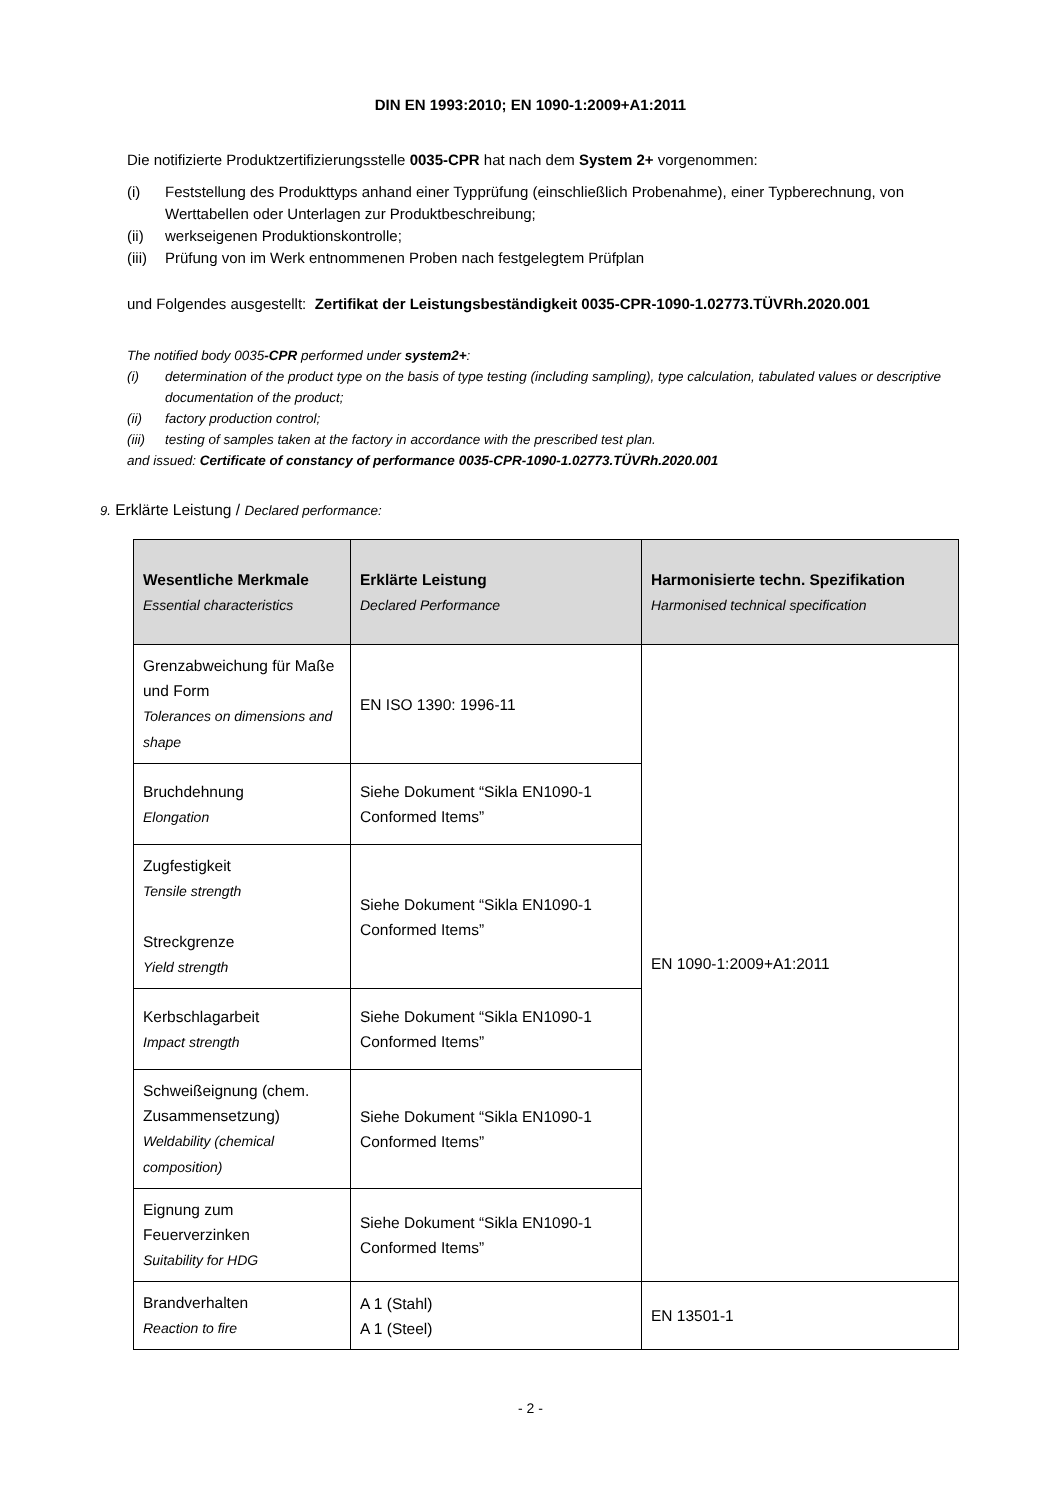DIN EN 1993:2010; EN 1090-1:2009+A1:2011
Die notifizierte Produktzertifizierungsstelle 0035-CPR hat nach dem System 2+ vorgenommen:
(i) Feststellung des Produkttyps anhand einer Typprüfung (einschließlich Probenahme), einer Typberechnung, von Werttabellen oder Unterlagen zur Produktbeschreibung;
(ii) werkseigenen Produktionskontrolle;
(iii) Prüfung von im Werk entnommenen Proben nach festgelegtem Prüfplan
und Folgendes ausgestellt: Zertifikat der Leistungsbeständigkeit 0035-CPR-1090-1.02773.TÜVRh.2020.001
The notified body 0035-CPR performed under system2+:
(i) determination of the product type on the basis of type testing (including sampling), type calculation, tabulated values or descriptive documentation of the product;
(ii) factory production control;
(iii) testing of samples taken at the factory in accordance with the prescribed test plan.
and issued: Certificate of constancy of performance 0035-CPR-1090-1.02773.TÜVRh.2020.001
9. Erklärte Leistung / Declared performance:
| Wesentliche Merkmale Essential characteristics | Erklärte Leistung Declared Performance | Harmonisierte techn. Spezifikation Harmonised technical specification |
| --- | --- | --- |
| Grenzabweichung für Maße und Form Tolerances on dimensions and shape | EN ISO 1390: 1996-11 | EN 1090-1:2009+A1:2011 |
| Bruchdehnung Elongation | Siehe Dokument “Sikla EN1090-1 Conformed Items” | |
| Zugfestigkeit Tensile strength Streckgrenze Yield strength | Siehe Dokument “Sikla EN1090-1 Conformed Items” | |
| Kerbschlagarbeit Impact strength | Siehe Dokument “Sikla EN1090-1 Conformed Items” | |
| Schweißeignung (chem. Zusammensetzung) Weldability (chemical composition) | Siehe Dokument “Sikla EN1090-1 Conformed Items” | |
| Eignung zum Feuerverzinken Suitability for HDG | Siehe Dokument “Sikla EN1090-1 Conformed Items” | |
| Brandverhalten Reaction to fire | A 1 (Stahl) A 1 (Steel) | EN 13501-1 |
- 2 -